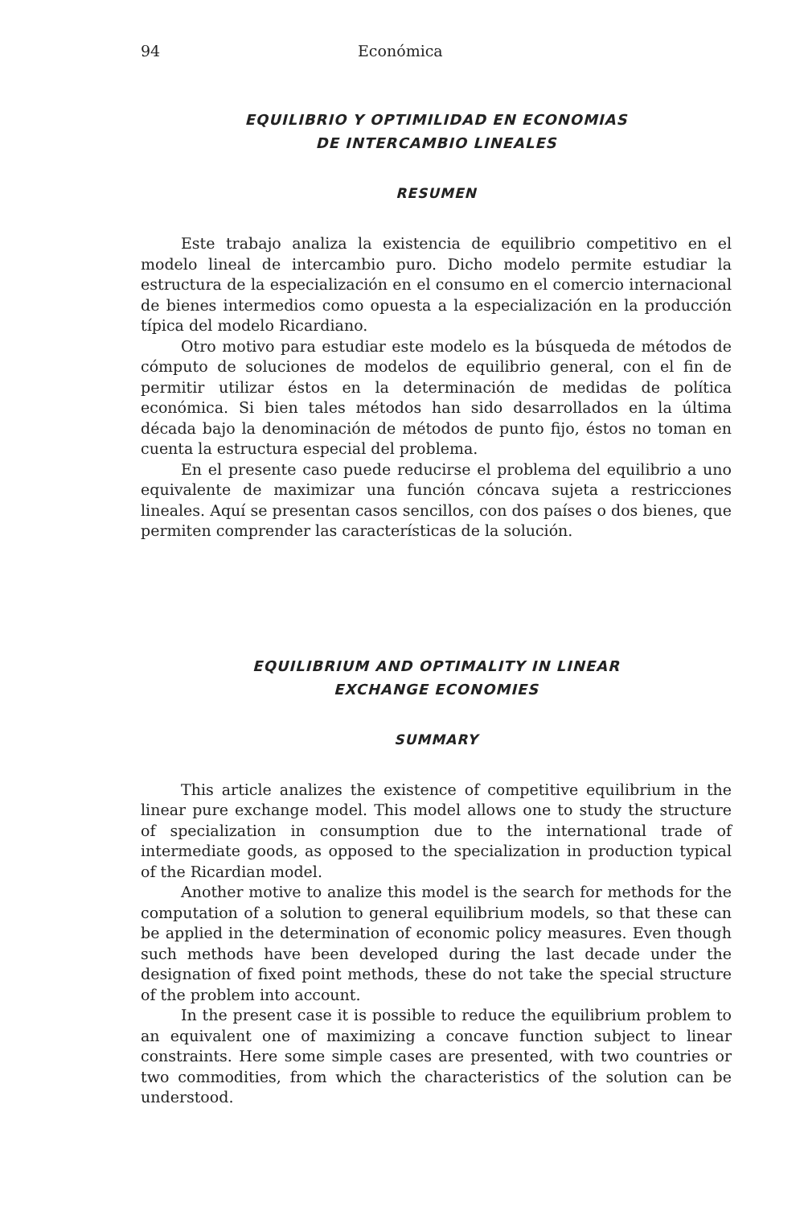94 Económica
EQUILIBRIO Y OPTIMILIDAD EN ECONOMIAS
DE INTERCAMBIO LINEALES
RESUMEN
Este trabajo analiza la existencia de equilibrio competitivo en el modelo lineal de intercambio puro. Dicho modelo permite estudiar la estructura de la especialización en el consumo en el comercio internacional de bienes intermedios como opuesta a la especialización en la producción típica del modelo Ricardiano.
Otro motivo para estudiar este modelo es la búsqueda de métodos de cómputo de soluciones de modelos de equilibrio general, con el fin de permitir utilizar éstos en la determinación de medidas de política económica. Si bien tales métodos han sido desarrollados en la última década bajo la denominación de métodos de punto fijo, éstos no toman en cuenta la estructura especial del problema.
En el presente caso puede reducirse el problema del equilibrio a uno equivalente de maximizar una función cóncava sujeta a restricciones lineales. Aquí se presentan casos sencillos, con dos países o dos bienes, que permiten comprender las características de la solución.
EQUILIBRIUM AND OPTIMALITY IN LINEAR
EXCHANGE ECONOMIES
SUMMARY
This article analizes the existence of competitive equilibrium in the linear pure exchange model. This model allows one to study the structure of specialization in consumption due to the international trade of intermediate goods, as opposed to the specialization in production typical of the Ricardian model.
Another motive to analize this model is the search for methods for the computation of a solution to general equilibrium models, so that these can be applied in the determination of economic policy measures. Even though such methods have been developed during the last decade under the designation of fixed point methods, these do not take the special structure of the problem into account.
In the present case it is possible to reduce the equilibrium problem to an equivalent one of maximizing a concave function subject to linear constraints. Here some simple cases are presented, with two countries or two commodities, from which the characteristics of the solution can be understood.